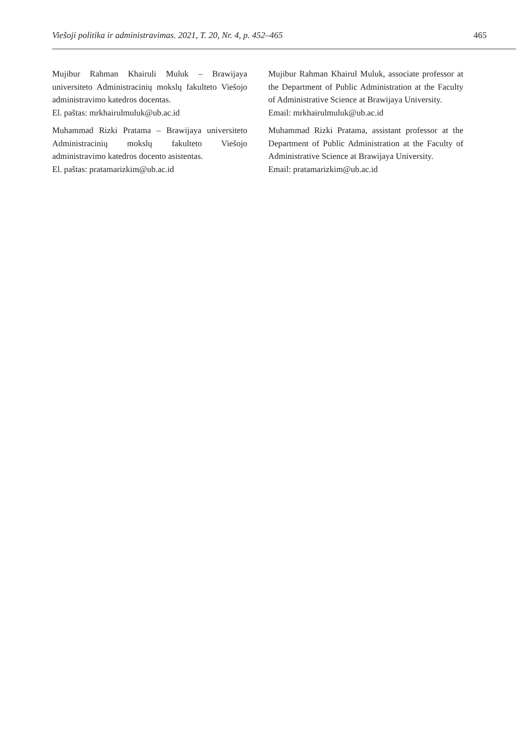Viešoji politika ir administravimas. 2021, T. 20, Nr. 4, p. 452–465 465
Mujibur Rahman Khairuli Muluk – Brawijaya universiteto Administracinių mokslų fakulteto Viešojo administravimo katedros docentas.
El. paštas: mrkhairulmuluk@ub.ac.id
Muhammad Rizki Pratama – Brawijaya universiteto Administracinių mokslų fakulteto Viešojo administravimo katedros docento asistentas.
El. paštas: pratamarizkim@ub.ac.id
Mujibur Rahman Khairul Muluk, associate professor at the Department of Public Administration at the Faculty of Administrative Science at Brawijaya University.
Email: mrkhairulmuluk@ub.ac.id
Muhammad Rizki Pratama, assistant professor at the Department of Public Administration at the Faculty of Administrative Science at Brawijaya University.
Email: pratamarizkim@ub.ac.id